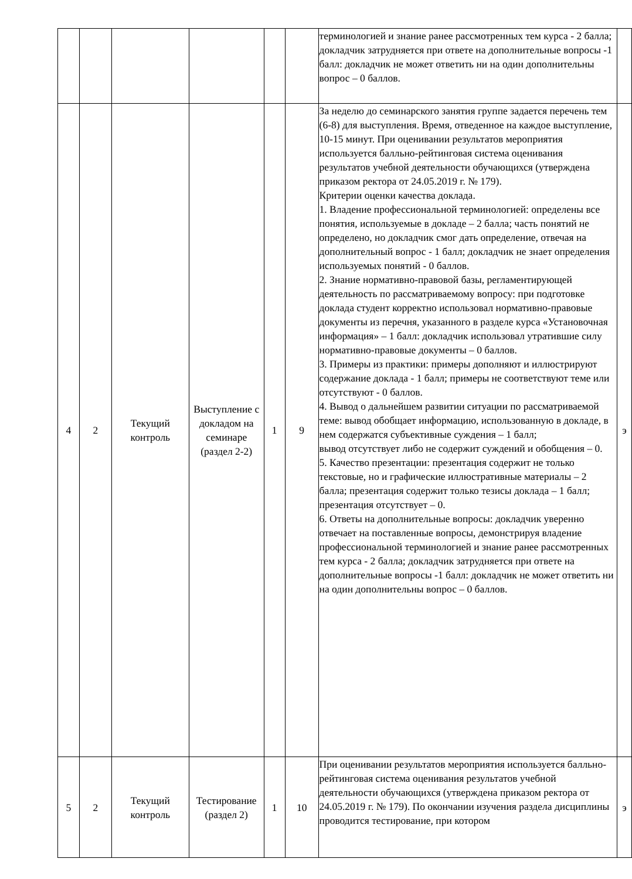| | | | | | | терминологией и знание ранее рассмотренных тем курса - 2 балла; докладчик затрудняется при ответе на дополнительные вопросы -1 балл: докладчик не может ответить ни на один дополнительны вопрос – 0 баллов. | |
| 4 | 2 | Текущий контроль | Выступление с докладом на семинаре (раздел 2-2) | 1 | 9 | За неделю до семинарского занятия группе задается перечень тем (6-8) для выступления. Время, отведенное на каждое выступление, 10-15 минут. При оценивании результатов мероприятия используется балльно-рейтинговая система оценивания результатов учебной деятельности обучающихся (утверждена приказом ректора от 24.05.2019 г. № 179). Критерии оценки качества доклада. 1. Владение профессиональной терминологией: определены все понятия, используемые в докладе – 2 балла; часть понятий не определено, но докладчик смог дать определение, отвечая на дополнительный вопрос - 1 балл; докладчик не знает определения используемых понятий - 0 баллов. 2. Знание нормативно-правовой базы, регламентирующей деятельность по рассматриваемому вопросу: при подготовке доклада студент корректно использовал нормативно-правовые документы из перечня, указанного в разделе курса «Установочная информация» – 1 балл: докладчик использовал утратившие силу нормативно-правовые документы – 0 баллов. 3. Примеры из практики: примеры дополняют и иллюстрируют содержание доклада - 1 балл; примеры не соответствуют теме или отсутствуют - 0 баллов. 4. Вывод о дальнейшем развитии ситуации по рассматриваемой теме: вывод обобщает информацию, использованную в докладе, в нем содержатся субъективные суждения – 1 балл; вывод отсутствует либо не содержит суждений и обобщения – 0. 5. Качество презентации: презентация содержит не только текстовые, но и графические иллюстративные материалы – 2 балла; презентация содержит только тезисы доклада – 1 балл; презентация отсутствует – 0. 6. Ответы на дополнительные вопросы: докладчик уверенно отвечает на поставленные вопросы, демонстрируя владение профессиональной терминологией и знание ранее рассмотренных тем курса - 2 балла; докладчик затрудняется при ответе на дополнительные вопросы -1 балл: докладчик не может ответить ни на один дополнительны вопрос – 0 баллов. | э |
| 5 | 2 | Текущий контроль | Тестирование (раздел 2) | 1 | 10 | При оценивании результатов мероприятия используется балльно-рейтинговая система оценивания результатов учебной деятельности обучающихся (утверждена приказом ректора от 24.05.2019 г. № 179). По окончании изучения раздела дисциплины проводится тестирование, при котором | э |